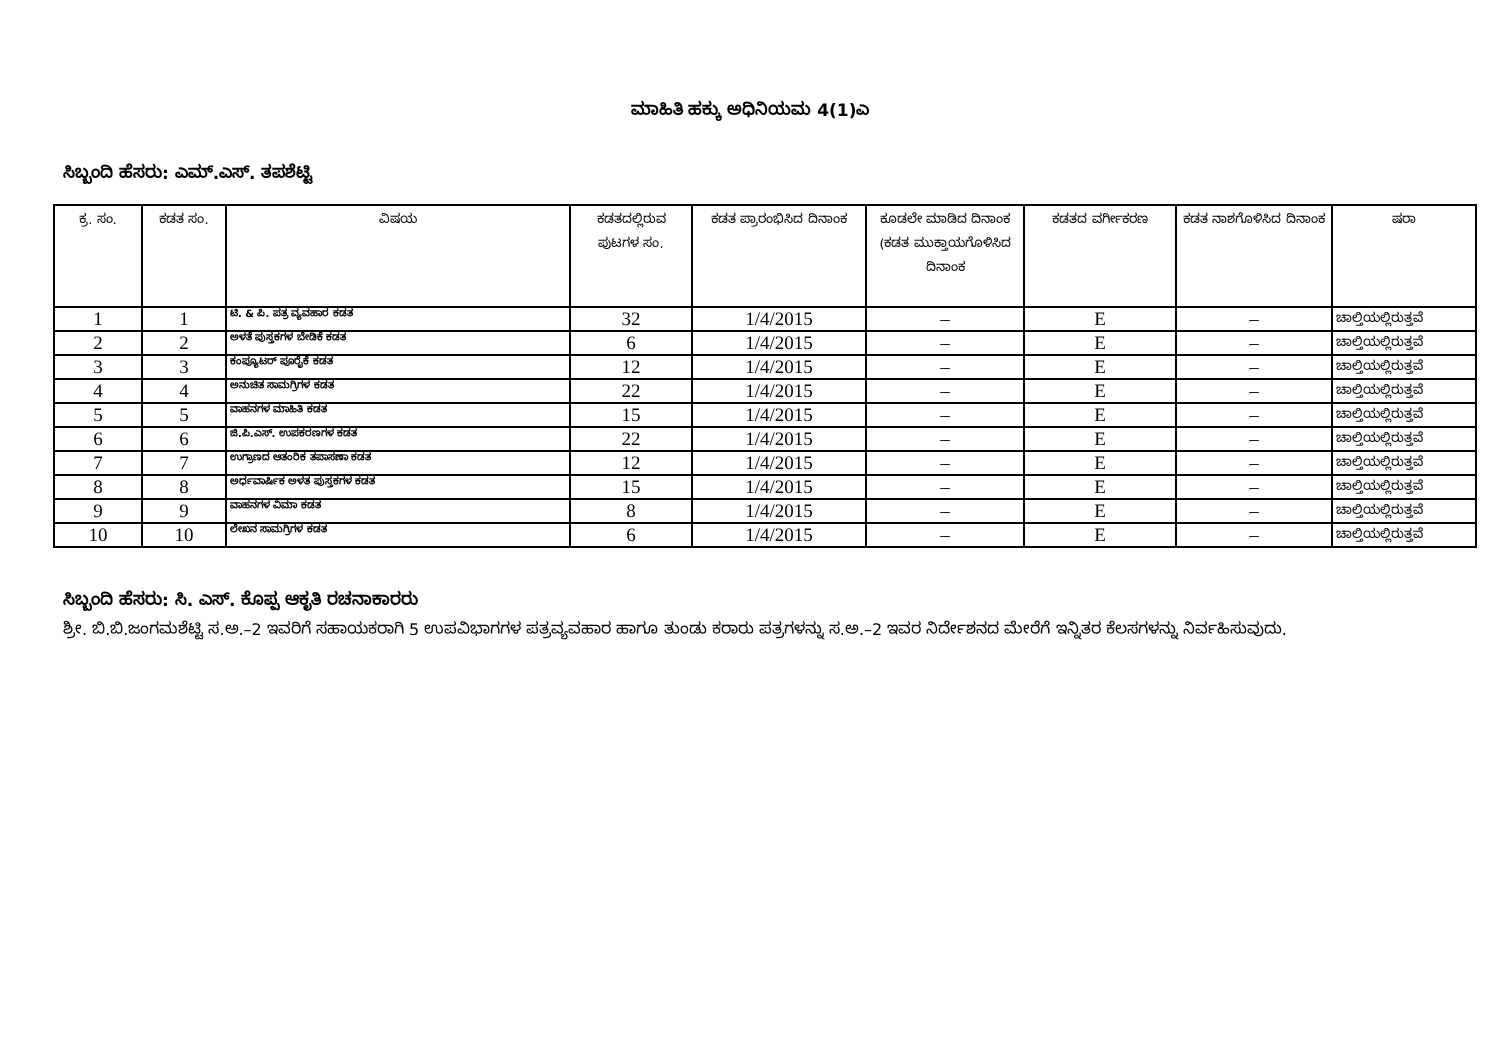ಮಾಹಿತಿ ಹಕ್ಕು ಅಧಿನಿಯಮ 4(1)ಎ
ಸಿಬ್ಬಂದಿ ಹೆಸರು: ಎಮ್.ಎಸ್. ತಪಶೆಟ್ಟಿ
| ಕ್ರ. ಸಂ. | ಕಡತ ಸಂ. | ವಿಷಯ | ಕಡತದಲ್ಲಿರುವ ಪುಟಗಳ ಸಂ. | ಕಡತ ಪ್ರಾರಂಭಿಸಿದ ದಿನಾಂಕ | ಕೂಡಲೇ ಮಾಡಿದ ದಿನಾಂಕ (ಕಡತ ಮುಕ್ತಾಯಗೊಳಿಸಿದ ದಿನಾಂಕ | ಕಡತದ ವರ್ಗೀಕರಣ | ಕಡತ ನಾಶಗೊಳಿಸಿದ ದಿನಾಂಕ | ಷರಾ |
| --- | --- | --- | --- | --- | --- | --- | --- | --- |
| 1 | 1 | ಟಿ. & ಪಿ. ಪತ್ರ ವ್ಯವಹಾರ ಕಡತ | 32 | 1/4/2015 | – | E | – | ಚಾಲ್ತಿಯಲ್ಲಿರುತ್ತವೆ |
| 2 | 2 | ಅಳತೆ ಪುಸ್ತಕಗಳ ಬೇಡಿಕೆ ಕಡತ | 6 | 1/4/2015 | – | E | – | ಚಾಲ್ತಿಯಲ್ಲಿರುತ್ತವೆ |
| 3 | 3 | ಕಂಪ್ಯೂಟರ್ ಪೂರೈಕೆ ಕಡತ | 12 | 1/4/2015 | – | E | – | ಚಾಲ್ತಿಯಲ್ಲಿರುತ್ತವೆ |
| 4 | 4 | ಅನುಚಿತ ಸಾಮಗ್ರಿಗಳ ಕಡತ | 22 | 1/4/2015 | – | E | – | ಚಾಲ್ತಿಯಲ್ಲಿರುತ್ತವೆ |
| 5 | 5 | ವಾಹನಗಳ ಮಾಹಿತಿ ಕಡತ | 15 | 1/4/2015 | – | E | – | ಚಾಲ್ತಿಯಲ್ಲಿರುತ್ತವೆ |
| 6 | 6 | ಜಿ.ಪಿ.ಎಸ್. ಉಪಕರಣಗಳ ಕಡತ | 22 | 1/4/2015 | – | E | – | ಚಾಲ್ತಿಯಲ್ಲಿರುತ್ತವೆ |
| 7 | 7 | ಉಗ್ರಾಣದ ಆತಂರಿಕ ತಪಾಸಣಾ ಕಡತ | 12 | 1/4/2015 | – | E | – | ಚಾಲ್ತಿಯಲ್ಲಿರುತ್ತವೆ |
| 8 | 8 | ಅರ್ಧವಾರ್ಷಿಕ ಅಳತ ಪುಸ್ತಕಗಳ ಕಡತ | 15 | 1/4/2015 | – | E | – | ಚಾಲ್ತಿಯಲ್ಲಿರುತ್ತವೆ |
| 9 | 9 | ವಾಹನಗಳ ವಿಮಾ ಕಡತ | 8 | 1/4/2015 | – | E | – | ಚಾಲ್ತಿಯಲ್ಲಿರುತ್ತವೆ |
| 10 | 10 | ಲೇಖನ ಸಾಮಗ್ರಿಗಳ ಕಡತ | 6 | 1/4/2015 | – | E | – | ಚಾಲ್ತಿಯಲ್ಲಿರುತ್ತವೆ |
ಸಿಬ್ಬಂದಿ ಹೆಸರು: ಸಿ. ಎಸ್. ಕೊಪ್ಪ ಆಕೃತಿ ರಚನಾಕಾರರು
ಶ್ರೀ. ಬಿ.ಬಿ.ಜಂಗಮಶೆಟ್ಟಿ ಸ.ಅ.–2 ಇವರಿಗೆ ಸಹಾಯಕರಾಗಿ 5 ಉಪವಿಭಾಗಗಳ ಪತ್ರವ್ಯವಹಾರ ಹಾಗೂ ತುಂಡು ಕರಾರು ಪತ್ರಗಳನ್ನು ಸ.ಅ.–2 ಇವರ ನಿರ್ದೇಶನದ ಮೇರೆಗೆ ಇನ್ನಿತರ ಕೆಲಸಗಳನ್ನು ನಿರ್ವಹಿಸುವುದು.